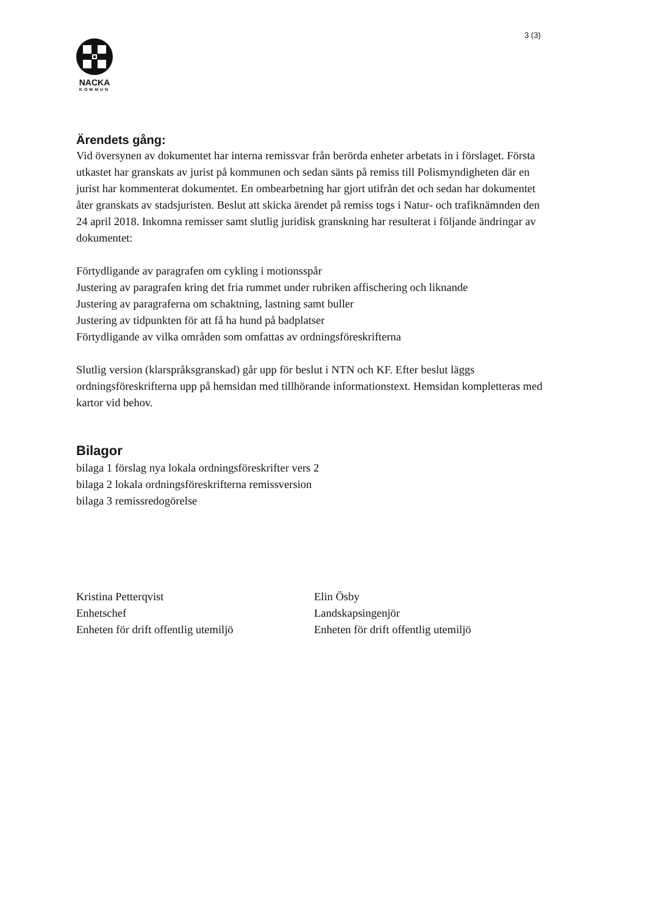3 (3)
NACKA
KOMMUN
Ärendets gång:
Vid översynen av dokumentet har interna remissvar från berörda enheter arbetats in i förslaget. Första utkastet har granskats av jurist på kommunen och sedan sänts på remiss till Polismyndigheten där en jurist har kommenterat dokumentet. En ombearbetning har gjort utifrån det och sedan har dokumentet åter granskats av stadsjuristen. Beslut att skicka ärendet på remiss togs i Natur- och trafiknämnden den 24 april 2018. Inkomna remisser samt slutlig juridisk granskning har resulterat i följande ändringar av dokumentet:
Förtydligande av paragrafen om cykling i motionsspår
Justering av paragrafen kring det fria rummet under rubriken affischering och liknande
Justering av paragraferna om schaktning, lastning samt buller
Justering av tidpunkten för att få ha hund på badplatser
Förtydligande av vilka områden som omfattas av ordningsföreskrifterna
Slutlig version (klarspråksgranskad) går upp för beslut i NTN och KF. Efter beslut läggs ordningsföreskrifterna upp på hemsidan med tillhörande informationstext. Hemsidan kompletteras med kartor vid behov.
Bilagor
bilaga 1 förslag nya lokala ordningsföreskrifter vers 2
bilaga 2 lokala ordningsföreskrifterna remissversion
bilaga 3 remissredogörelse
Kristina Petterqvist
Enhetschef
Enheten för drift offentlig utemiljö
Elin Ösby
Landskapsingenjör
Enheten för drift offentlig utemiljö